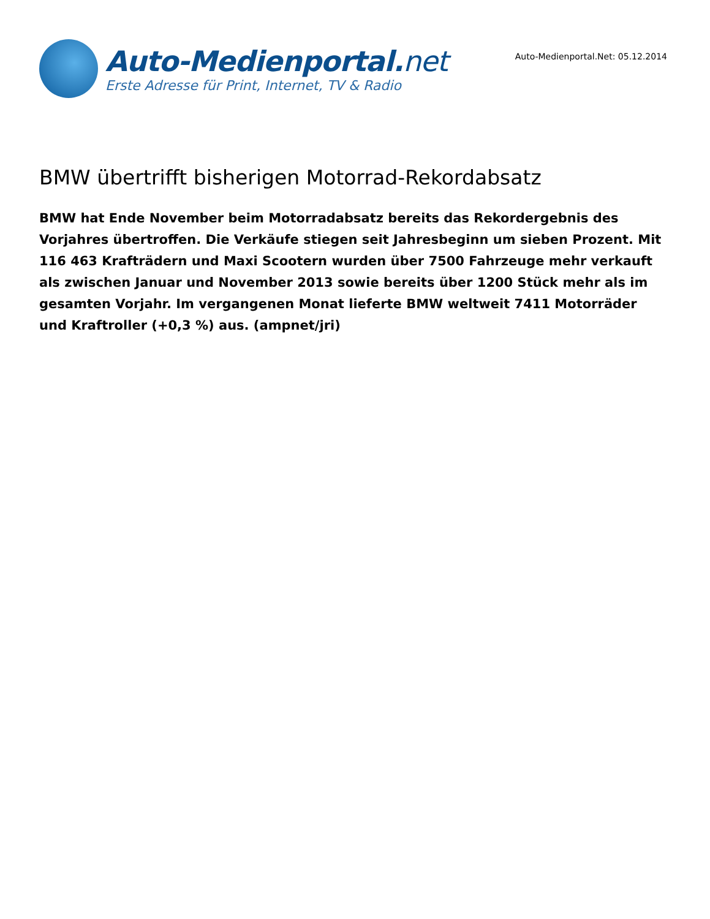Auto-Medienportal.net
Erste Adresse für Print, Internet, TV & Radio
Auto-Medienportal.Net: 05.12.2014
BMW übertrifft bisherigen Motorrad-Rekordabsatz
BMW hat Ende November beim Motorradabsatz bereits das Rekordergebnis des Vorjahres übertroffen. Die Verkäufe stiegen seit Jahresbeginn um sieben Prozent. Mit 116 463 Krafträdern und Maxi Scootern wurden über 7500 Fahrzeuge mehr verkauft als zwischen Januar und November 2013 sowie bereits über 1200 Stück mehr als im gesamten Vorjahr. Im vergangenen Monat lieferte BMW weltweit 7411 Motorräder und Kraftroller (+0,3 %) aus. (ampnet/jri)